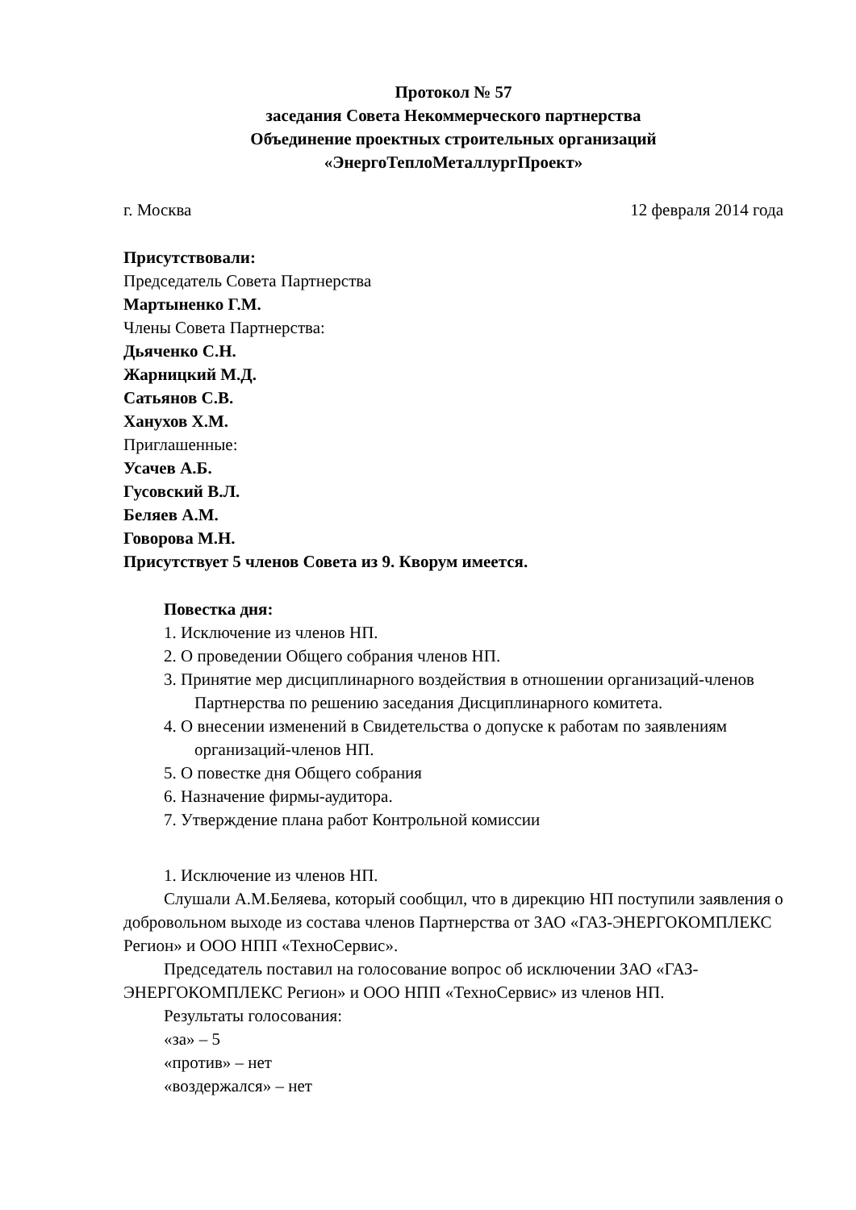Протокол № 57
заседания Совета Некоммерческого партнерства
Объединение проектных строительных организаций
«ЭнергоТеплоМеталлургПроект»
г. Москва 12 февраля 2014 года
Присутствовали:
Председатель Совета Партнерства
Мартыненко Г.М.
Члены Совета Партнерства:
Дьяченко С.Н.
Жарницкий М.Д.
Сатьянов С.В.
Ханухов Х.М.
Приглашенные:
Усачев А.Б.
Гусовский В.Л.
Беляев А.М.
Говорова М.Н.
Присутствует 5 членов Совета из 9. Кворум имеется.
Повестка дня:
1. Исключение из членов НП.
2. О проведении Общего собрания членов НП.
3. Принятие мер дисциплинарного воздействия в отношении организаций-членов Партнерства по решению заседания Дисциплинарного комитета.
4. О внесении изменений в Свидетельства о допуске к работам по заявлениям организаций-членов НП.
5. О повестке дня Общего собрания
6. Назначение фирмы-аудитора.
7. Утверждение плана работ Контрольной комиссии
1. Исключение из членов НП.
Слушали А.М.Беляева, который сообщил, что в дирекцию НП поступили заявления о добровольном выходе из состава членов Партнерства от ЗАО «ГАЗ-ЭНЕРГОКОМПЛЕКС Регион» и ООО НПП «ТехноСервис».
Председатель поставил на голосование вопрос об исключении ЗАО «ГАЗ-ЭНЕРГОКОМПЛЕКС Регион» и ООО НПП «ТехноСервис» из членов НП.
Результаты голосования:
«за» – 5
«против» – нет
«воздержался» – нет